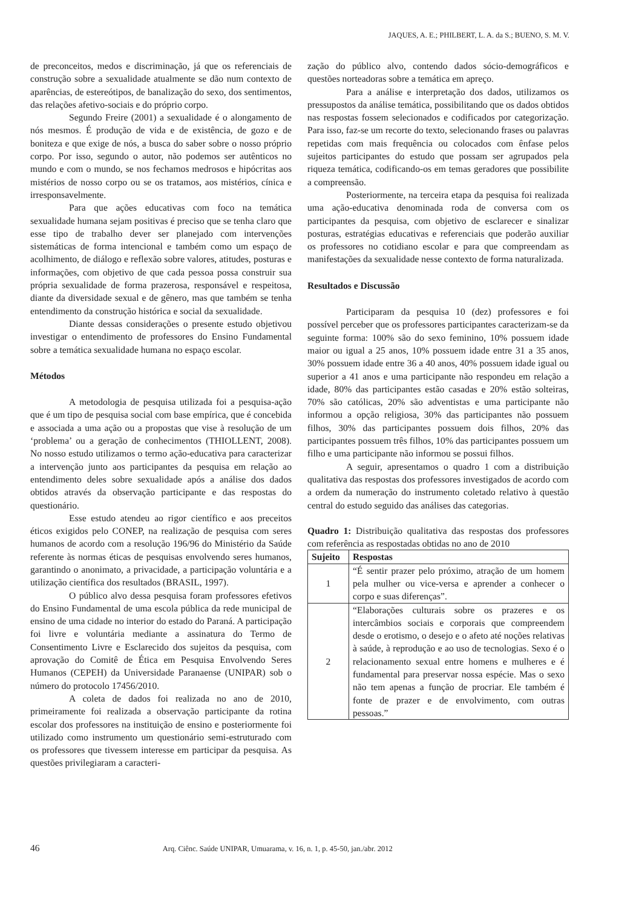JAQUES, A. E.; PHILBERT, L. A. da S.; BUENO, S. M. V.
de preconceitos, medos e discriminação, já que os referenciais de construção sobre a sexualidade atualmente se dão num contexto de aparências, de estereótipos, de banalização do sexo, dos sentimentos, das relações afetivo-sociais e do próprio corpo.
Segundo Freire (2001) a sexualidade é o alongamento de nós mesmos. É produção de vida e de existência, de gozo e de boniteza e que exige de nós, a busca do saber sobre o nosso próprio corpo. Por isso, segundo o autor, não podemos ser autênticos no mundo e com o mundo, se nos fechamos medrosos e hipócritas aos mistérios de nosso corpo ou se os tratamos, aos mistérios, cínica e irresponsavelmente.
Para que ações educativas com foco na temática sexualidade humana sejam positivas é preciso que se tenha claro que esse tipo de trabalho dever ser planejado com intervenções sistemáticas de forma intencional e também como um espaço de acolhimento, de diálogo e reflexão sobre valores, atitudes, posturas e informações, com objetivo de que cada pessoa possa construir sua própria sexualidade de forma prazerosa, responsável e respeitosa, diante da diversidade sexual e de gênero, mas que também se tenha entendimento da construção histórica e social da sexualidade.
Diante dessas considerações o presente estudo objetivou investigar o entendimento de professores do Ensino Fundamental sobre a temática sexualidade humana no espaço escolar.
Métodos
A metodologia de pesquisa utilizada foi a pesquisa-ação que é um tipo de pesquisa social com base empírica, que é concebida e associada a uma ação ou a propostas que vise à resolução de um ‘problema’ ou a geração de conhecimentos (THIOLLENT, 2008). No nosso estudo utilizamos o termo ação-educativa para caracterizar a intervenção junto aos participantes da pesquisa em relação ao entendimento deles sobre sexualidade após a análise dos dados obtidos através da observação participante e das respostas do questionário.
Esse estudo atendeu ao rigor científico e aos preceitos éticos exigidos pelo CONEP, na realização de pesquisa com seres humanos de acordo com a resolução 196/96 do Ministério da Saúde referente às normas éticas de pesquisas envolvendo seres humanos, garantindo o anonimato, a privacidade, a participação voluntária e a utilização científica dos resultados (BRASIL, 1997).
O público alvo dessa pesquisa foram professores efetivos do Ensino Fundamental de uma escola pública da rede municipal de ensino de uma cidade no interior do estado do Paraná. A participação foi livre e voluntária mediante a assinatura do Termo de Consentimento Livre e Esclarecido dos sujeitos da pesquisa, com aprovação do Comitê de Ética em Pesquisa Envolvendo Seres Humanos (CEPEH) da Universidade Paranaense (UNIPAR) sob o número do protocolo 17456/2010.
A coleta de dados foi realizada no ano de 2010, primeiramente foi realizada a observação participante da rotina escolar dos professores na instituição de ensino e posteriormente foi utilizado como instrumento um questionário semi-estruturado com os professores que tivessem interesse em participar da pesquisa. As questões privilegiaram a caracteri-
zação do público alvo, contendo dados sócio-demográficos e questões norteadoras sobre a temática em apreço.
Para a análise e interpretação dos dados, utilizamos os pressupostos da análise temática, possibilitando que os dados obtidos nas respostas fossem selecionados e codificados por categorização. Para isso, faz-se um recorte do texto, selecionando frases ou palavras repetidas com mais frequência ou colocados com ênfase pelos sujeitos participantes do estudo que possam ser agrupados pela riqueza temática, codificando-os em temas geradores que possibilite a compreensão.
Posteriormente, na terceira etapa da pesquisa foi realizada uma ação-educativa denominada roda de conversa com os participantes da pesquisa, com objetivo de esclarecer e sinalizar posturas, estratégias educativas e referenciais que poderão auxiliar os professores no cotidiano escolar e para que compreendam as manifestações da sexualidade nesse contexto de forma naturalizada.
Resultados e Discussão
Participaram da pesquisa 10 (dez) professores e foi possível perceber que os professores participantes caracterizam-se da seguinte forma: 100% são do sexo feminino, 10% possuem idade maior ou igual a 25 anos, 10% possuem idade entre 31 a 35 anos, 30% possuem idade entre 36 a 40 anos, 40% possuem idade igual ou superior a 41 anos e uma participante não respondeu em relação a idade, 80% das participantes estão casadas e 20% estão solteiras, 70% são católicas, 20% são adventistas e uma participante não informou a opção religiosa, 30% das participantes não possuem filhos, 30% das participantes possuem dois filhos, 20% das participantes possuem três filhos, 10% das participantes possuem um filho e uma participante não informou se possui filhos.
A seguir, apresentamos o quadro 1 com a distribuição qualitativa das respostas dos professores investigados de acordo com a ordem da numeração do instrumento coletado relativo à questão central do estudo seguido das análises das categorias.
Quadro 1: Distribuição qualitativa das respostas dos professores com referência as respostadas obtidas no ano de 2010
| Sujeito | Respostas |
| --- | --- |
| 1 | “É sentir prazer pelo próximo, atração de um homem pela mulher ou vice-versa e aprender a conhecer o corpo e suas diferenças”. |
| 2 | “Elaborações culturais sobre os prazeres e os intercâmbios sociais e corporais que compreendem desde o erotismo, o desejo e o afeto até noções relativas à saúde, à reprodução e ao uso de tecnologias. Sexo é o relacionamento sexual entre homens e mulheres e é fundamental para preservar nossa espécie. Mas o sexo não tem apenas a função de procriar. Ele também é fonte de prazer e de envolvimento, com outras pessoas.” |
46 Arq. Ciênc. Saúde UNIPAR, Umuarama, v. 16, n. 1, p. 45-50, jan./abr. 2012